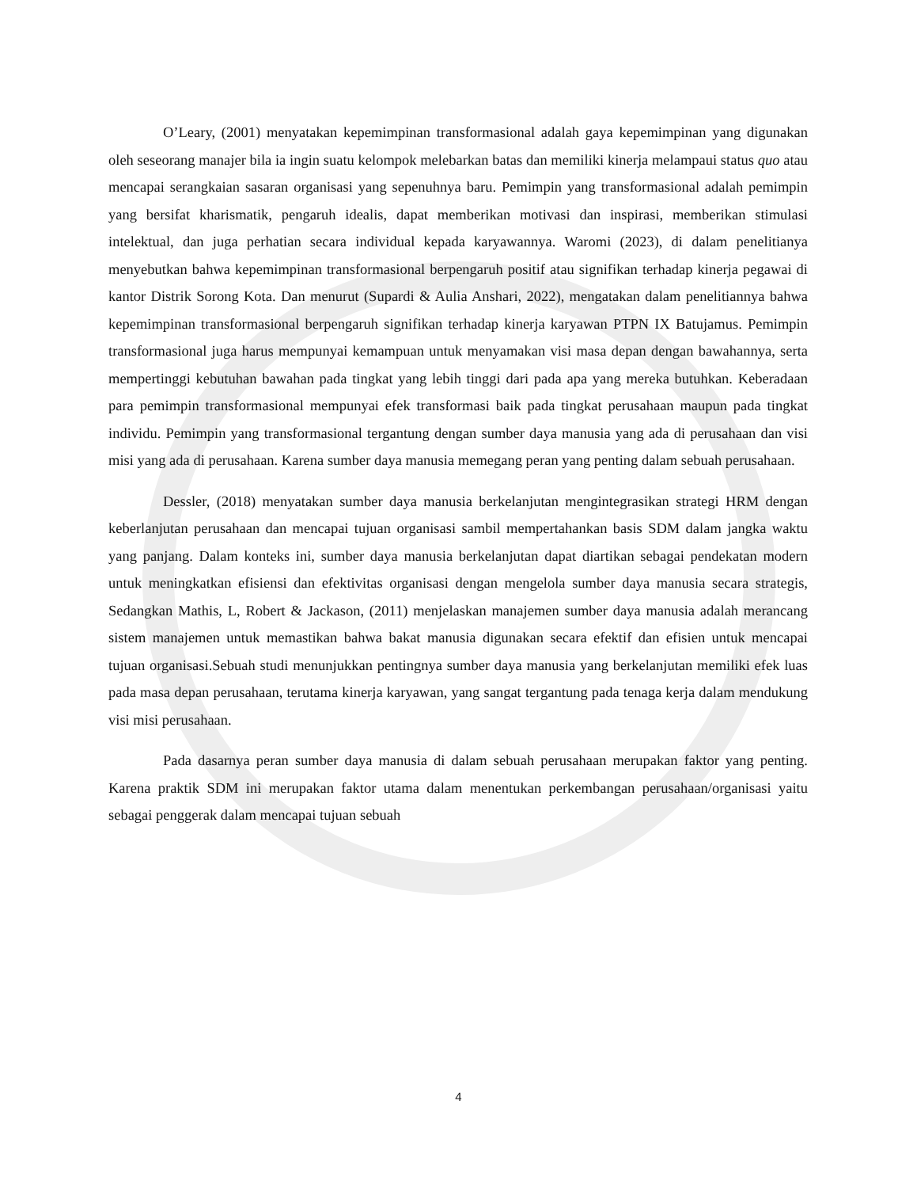O’Leary, (2001) menyatakan kepemimpinan transformasional adalah gaya kepemimpinan yang digunakan oleh seseorang manajer bila ia ingin suatu kelompok melebarkan batas dan memiliki kinerja melampaui status quo atau mencapai serangkaian sasaran organisasi yang sepenuhnya baru. Pemimpin yang transformasional adalah pemimpin yang bersifat kharismatik, pengaruh idealis, dapat memberikan motivasi dan inspirasi, memberikan stimulasi intelektual, dan juga perhatian secara individual kepada karyawannya. Waromi (2023), di dalam penelitianya menyebutkan bahwa kepemimpinan transformasional berpengaruh positif atau signifikan terhadap kinerja pegawai di kantor Distrik Sorong Kota. Dan menurut (Supardi & Aulia Anshari, 2022), mengatakan dalam penelitiannya bahwa kepemimpinan transformasional berpengaruh signifikan terhadap kinerja karyawan PTPN IX Batujamus. Pemimpin transformasional juga harus mempunyai kemampuan untuk menyamakan visi masa depan dengan bawahannya, serta mempertinggi kebutuhan bawahan pada tingkat yang lebih tinggi dari pada apa yang mereka butuhkan. Keberadaan para pemimpin transformasional mempunyai efek transformasi baik pada tingkat perusahaan maupun pada tingkat individu. Pemimpin yang transformasional tergantung dengan sumber daya manusia yang ada di perusahaan dan visi misi yang ada di perusahaan. Karena sumber daya manusia memegang peran yang penting dalam sebuah perusahaan.
Dessler, (2018) menyatakan sumber daya manusia berkelanjutan mengintegrasikan strategi HRM dengan keberlanjutan perusahaan dan mencapai tujuan organisasi sambil mempertahankan basis SDM dalam jangka waktu yang panjang. Dalam konteks ini, sumber daya manusia berkelanjutan dapat diartikan sebagai pendekatan modern untuk meningkatkan efisiensi dan efektivitas organisasi dengan mengelola sumber daya manusia secara strategis, Sedangkan Mathis, L, Robert & Jackason, (2011) menjelaskan manajemen sumber daya manusia adalah merancang sistem manajemen untuk memastikan bahwa bakat manusia digunakan secara efektif dan efisien untuk mencapai tujuan organisasi.Sebuah studi menunjukkan pentingnya sumber daya manusia yang berkelanjutan memiliki efek luas pada masa depan perusahaan, terutama kinerja karyawan, yang sangat tergantung pada tenaga kerja dalam mendukung visi misi perusahaan.
Pada dasarnya peran sumber daya manusia di dalam sebuah perusahaan merupakan faktor yang penting. Karena praktik SDM ini merupakan faktor utama dalam menentukan perkembangan perusahaan/organisasi yaitu sebagai penggerak dalam mencapai tujuan sebuah
4